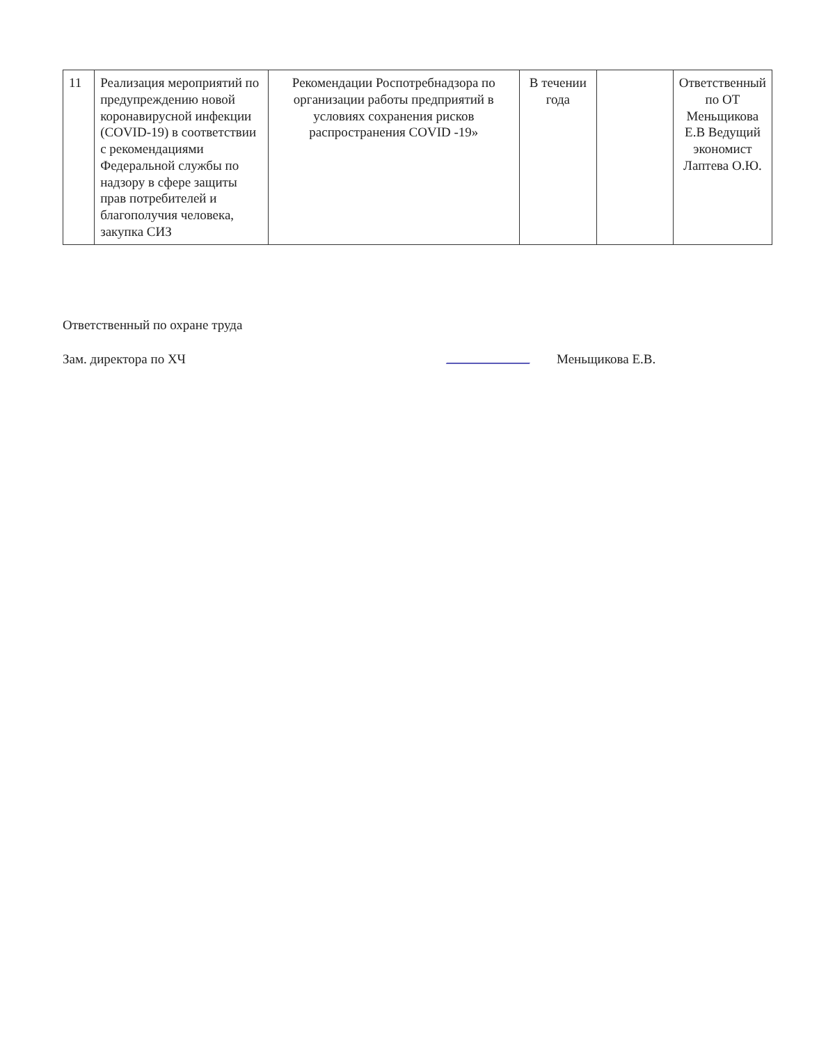| 11 | Реализация мероприятий по предупреждению новой коронавирусной инфекции (COVID-19) в соответствии с рекомендациями Федеральной службы по надзору в сфере защиты прав потребителей и благополучия человека, закупка СИЗ | Рекомендации Роспотребнадзора по организации работы предприятий в условиях сохранения рисков распространения COVID -19» | В течении года | | Ответственный по ОТ Меньщикова Е.В Ведущий экономист Лаптева О.Ю. |
Ответственный по охране труда
Зам. директора по ХЧ Меньщикова Е.В.